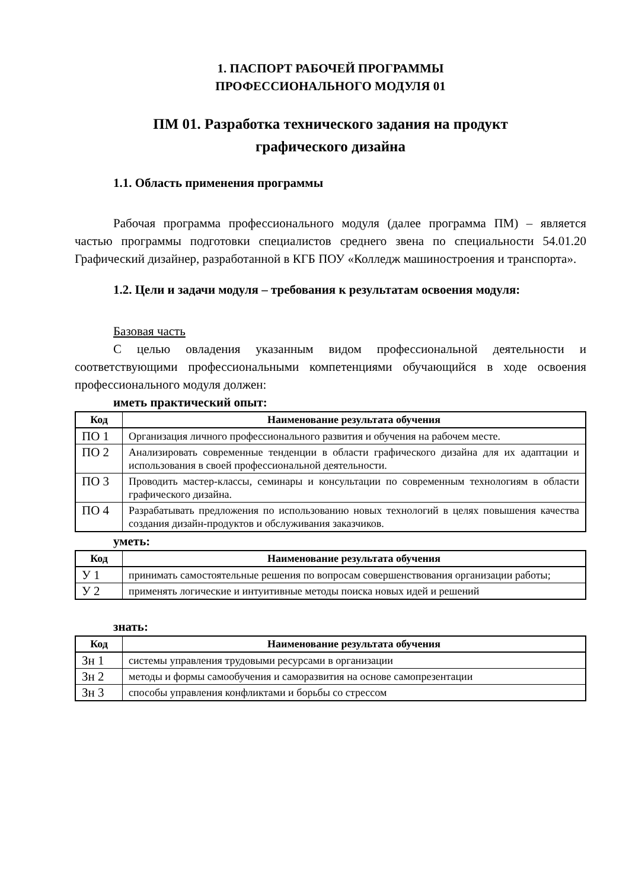1. ПАСПОРТ РАБОЧЕЙ ПРОГРАММЫ
ПРОФЕССИОНАЛЬНОГО МОДУЛЯ 01
ПМ 01. Разработка технического задания на продукт
графического дизайна
1.1. Область применения программы
Рабочая программа профессионального модуля (далее программа ПМ) – является частью программы подготовки специалистов среднего звена по специальности 54.01.20 Графический дизайнер, разработанной в КГБ ПОУ «Колледж машиностроения и транспорта».
1.2. Цели и задачи модуля – требования к результатам освоения модуля:
Базовая часть
С целью овладения указанным видом профессиональной деятельности и соответствующими профессиональными компетенциями обучающийся в ходе освоения профессионального модуля должен:
иметь практический опыт:
| Код | Наименование результата обучения |
| --- | --- |
| ПО 1 | Организация личного профессионального развития и обучения на рабочем месте. |
| ПО 2 | Анализировать современные тенденции в области графического дизайна для их адаптации и использования в своей профессиональной деятельности. |
| ПО 3 | Проводить мастер-классы, семинары и консультации по современным технологиям в области графического дизайна. |
| ПО 4 | Разрабатывать предложения по использованию новых технологий в целях повышения качества создания дизайн-продуктов и обслуживания заказчиков. |
уметь:
| Код | Наименование результата обучения |
| --- | --- |
| У 1 | принимать самостоятельные решения по вопросам совершенствования организации работы; |
| У 2 | применять логические и интуитивные методы поиска новых идей и решений |
знать:
| Код | Наименование результата обучения |
| --- | --- |
| Зн 1 | системы управления трудовыми ресурсами в организации |
| Зн 2 | методы и формы самообучения и саморазвития на основе самопрезентации |
| Зн 3 | способы управления конфликтами и борьбы со стрессом |